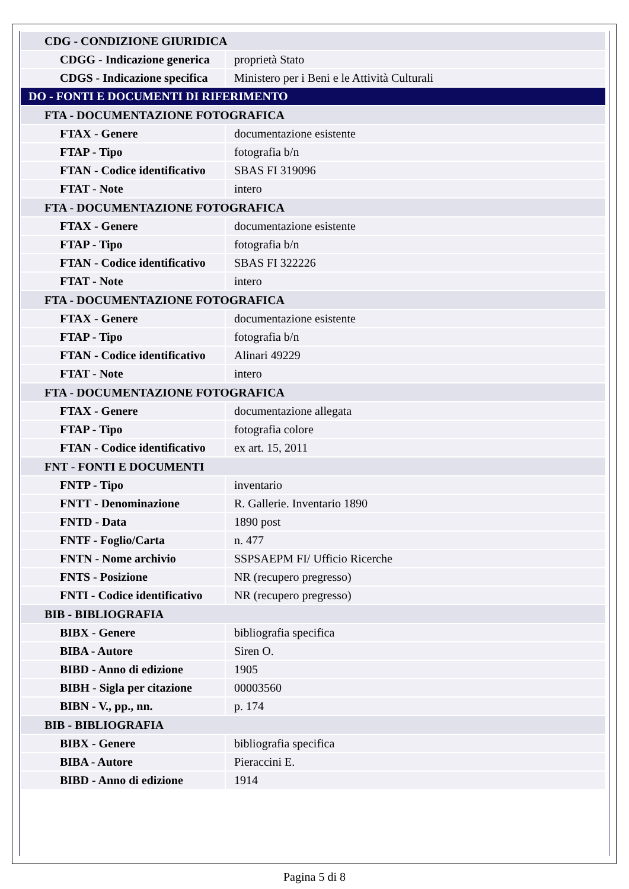| CDG - CONDIZIONE GIURIDICA | |
| CDGG - Indicazione generica | proprietà Stato |
| CDGS - Indicazione specifica | Ministero per i Beni e le Attività Culturali |
| DO - FONTI E DOCUMENTI DI RIFERIMENTO | |
| FTA - DOCUMENTAZIONE FOTOGRAFICA | |
| FTAX - Genere | documentazione esistente |
| FTAP - Tipo | fotografia b/n |
| FTAN - Codice identificativo | SBAS FI 319096 |
| FTAT - Note | intero |
| FTA - DOCUMENTAZIONE FOTOGRAFICA | |
| FTAX - Genere | documentazione esistente |
| FTAP - Tipo | fotografia b/n |
| FTAN - Codice identificativo | SBAS FI 322226 |
| FTAT - Note | intero |
| FTA - DOCUMENTAZIONE FOTOGRAFICA | |
| FTAX - Genere | documentazione esistente |
| FTAP - Tipo | fotografia b/n |
| FTAN - Codice identificativo | Alinari 49229 |
| FTAT - Note | intero |
| FTA - DOCUMENTAZIONE FOTOGRAFICA | |
| FTAX - Genere | documentazione allegata |
| FTAP - Tipo | fotografia colore |
| FTAN - Codice identificativo | ex art. 15, 2011 |
| FNT - FONTI E DOCUMENTI | |
| FNTP - Tipo | inventario |
| FNTT - Denominazione | R. Gallerie. Inventario 1890 |
| FNTD - Data | 1890 post |
| FNTF - Foglio/Carta | n. 477 |
| FNTN - Nome archivio | SSPSAEPM FI/ Ufficio Ricerche |
| FNTS - Posizione | NR (recupero pregresso) |
| FNTI - Codice identificativo | NR (recupero pregresso) |
| BIB - BIBLIOGRAFIA | |
| BIBX - Genere | bibliografia specifica |
| BIBA - Autore | Siren O. |
| BIBD - Anno di edizione | 1905 |
| BIBH - Sigla per citazione | 00003560 |
| BIBN - V., pp., nn. | p. 174 |
| BIB - BIBLIOGRAFIA | |
| BIBX - Genere | bibliografia specifica |
| BIBA - Autore | Pieraccini E. |
| BIBD - Anno di edizione | 1914 |
Pagina 5 di 8